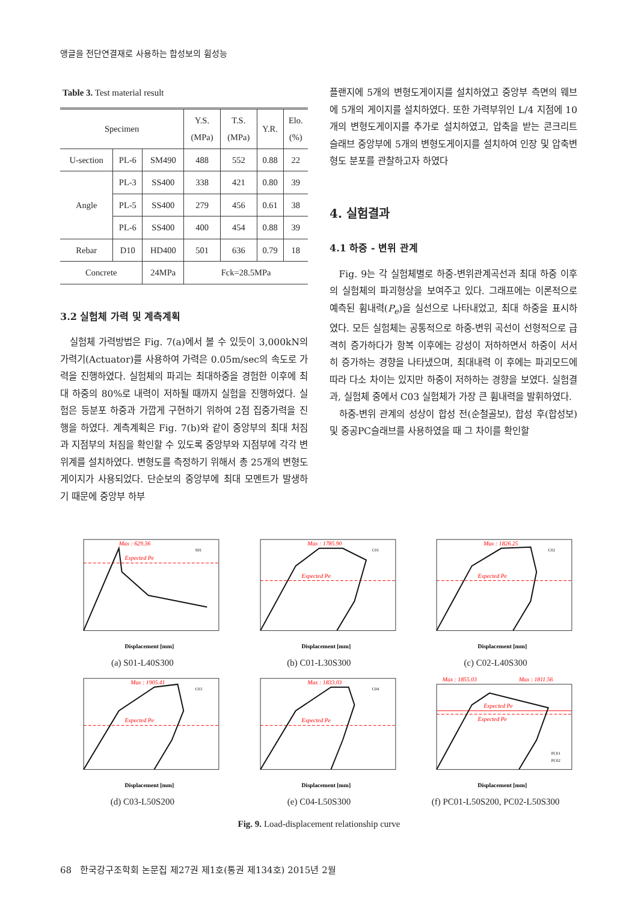앵글을 전단연결재로 사용하는 합성보의 휨성능
Table 3. Test material result
| Specimen | | | Y.S. (MPa) | T.S. (MPa) | Y.R. | Elo. (%) |
| --- | --- | --- | --- | --- | --- | --- |
| U-section | PL-6 | SM490 | 488 | 552 | 0.88 | 22 |
| Angle | PL-3 | SS400 | 338 | 421 | 0.80 | 39 |
| | PL-5 | SS400 | 279 | 456 | 0.61 | 38 |
| | PL-6 | SS400 | 400 | 454 | 0.88 | 39 |
| Rebar | D10 | HD400 | 501 | 636 | 0.79 | 18 |
| Concrete | | 24MPa | Fck=28.5MPa | | | |
3.2 실험체 가력 및 계측계획
실험체 가력방법은 Fig. 7(a)에서 볼 수 있듯이 3,000kN의 가력기(Actuator)를 사용하여 가력은 0.05m/sec의 속도로 가력을 진행하였다. 실험체의 파괴는 최대하중을 경험한 이후에 최대 하중의 80%로 내력이 저하될 때까지 실험을 진행하였다. 실험은 등분포 하중과 가깝게 구현하기 위하여 2점 집중가력을 진행을 하였다. 계측계획은 Fig. 7(b)와 같이 중앙부의 최대 처짐과 지점부의 처짐을 확인할 수 있도록 중앙부와 지점부에 각각 변위계를 설치하였다. 변형도를 측정하기 위해서 총 25개의 변형도게이지가 사용되었다. 단순보의 중앙부에 최대 모멘트가 발생하기 때문에 중앙부 하부
플랜지에 5개의 변형도게이지를 설치하였고 중앙부 측면의 웨브에 5개의 게이지를 설치하였다. 또한 가력부위인 L/4 지점에 10개의 변형도게이지를 추가로 설치하였고, 압축을 받는 콘크리트 슬래브 중앙부에 5개의 변형도게이지를 설치하여 인장 및 압축변형도 분포를 관찰하고자 하였다
4. 실험결과
4.1 하중 - 변위 관계
Fig. 9는 각 실험체별로 하중-변위관계곡선과 최대 하중 이후의 실험체의 파괴형상을 보여주고 있다. 그래프에는 이론적으로 예측된 휨내력(P<sub>e</sub>)을 실선으로 나타내었고, 최대 하중을 표시하였다. 모든 실험체는 공통적으로 하중-변위 곡선이 선형적으로 급격히 증가하다가 항복 이후에는 강성이 저하하면서 하중이 서서히 증가하는 경향을 나타냈으며, 최대내력 이 후에는 파괴모드에 따라 다소 차이는 있지만 하중이 저하하는 경향을 보였다. 실험결과, 실험체 중에서 C03 실험체가 가장 큰 휨내력을 발휘하였다.
하중-변위 관계의 성상이 합성 전(순철골보), 합성 후(합성보) 및 중공PC슬래브를 사용하였을 때 그 차이를 확인할
Max : 629.36
Expected Pe
S01
Displacement [mm]
(a) S01-L40S300
Max : 1785.90
Expected Pe
C01
Displacement [mm]
(b) C01-L30S300
Max : 1826.25
Expected Pe
C02
Displacement [mm]
(c) C02-L40S300
Max : 1905.41
Expected Pe
C03
Displacement [mm]
(d) C03-L50S200
Max : 1833.03
Expected Pe
C04
Displacement [mm]
(e) C04-L50S300
Max : 1855.03
Max : 1811.56
Expected Pe
Expected Pe
PC01
PC02
Displacement [mm]
(f) PC01-L50S200, PC02-L50S300
Fig. 9. Load-displacement relationship curve
68 한국강구조학회 논문집 제27권 제1호(통권 제134호) 2015년 2월